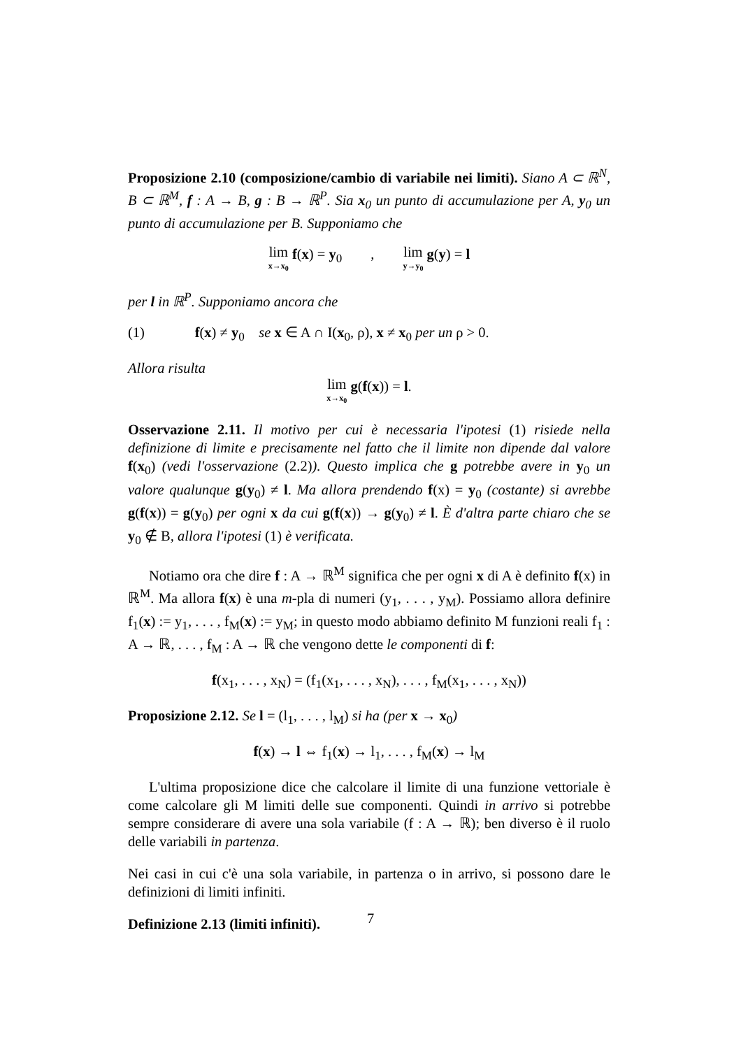Proposizione 2.10 (composizione/cambio di variabile nei limiti). Siano A ⊂ ℝ<sup>N</sup>, B ⊂ ℝ<sup>M</sup>, f : A → B, g : B → ℝ<sup>P</sup>. Sia x<sub>0</sub> un punto di accumulazione per A, y<sub>0</sub> un punto di accumulazione per B. Supponiamo che
lim x→x<sub>0</sub> f(x) = y<sub>0</sub> , lim y→y<sub>0</sub> g(y) = l
per l in ℝ<sup>P</sup>. Supponiamo ancora che
(1) f(x) ≠ y<sub>0</sub> se x ∈ A ∩ I(x<sub>0</sub>, ρ), x ≠ x<sub>0</sub> per un ρ > 0.
Allora risulta
lim x→x<sub>0</sub> g(f(x)) = l.
Osservazione 2.11. Il motivo per cui è necessaria l'ipotesi (1) risiede nella definizione di limite e precisamente nel fatto che il limite non dipende dal valore f(x<sub>0</sub>) (vedi l'osservazione (2.2)). Questo implica che g potrebbe avere in y<sub>0</sub> un valore qualunque g(y<sub>0</sub>) ≠ l. Ma allora prendendo f(x) = y<sub>0</sub> (costante) si avrebbe g(f(x)) = g(y<sub>0</sub>) per ogni x da cui g(f(x)) → g(y<sub>0</sub>) ≠ l. È d'altra parte chiaro che se y<sub>0</sub> ∉ B, allora l'ipotesi (1) è verificata.
Notiamo ora che dire f : A → ℝ<sup>M</sup> significa che per ogni x di A è definito f(x) in ℝ<sup>M</sup>. Ma allora f(x) è una m-pla di numeri (y<sub>1</sub>, . . . , y<sub>M</sub>). Possiamo allora definire f<sub>1</sub>(x) := y<sub>1</sub>, . . . , f<sub>M</sub>(x) := y<sub>M</sub>; in questo modo abbiamo definito M funzioni reali f<sub>1</sub> : A → ℝ, . . . , f<sub>M</sub> : A → ℝ che vengono dette le componenti di f:
f(x<sub>1</sub>, . . . , x<sub>N</sub>) = (f<sub>1</sub>(x<sub>1</sub>, . . . , x<sub>N</sub>), . . . , f<sub>M</sub>(x<sub>1</sub>, . . . , x<sub>N</sub>))
Proposizione 2.12. Se l = (l<sub>1</sub>, . . . , l<sub>M</sub>) si ha (per x → x<sub>0</sub>)
f(x) → l ⇔ f<sub>1</sub>(x) → l<sub>1</sub>, . . . , f<sub>M</sub>(x) → l<sub>M</sub>
L'ultima proposizione dice che calcolare il limite di una funzione vettoriale è come calcolare gli M limiti delle sue componenti. Quindi in arrivo si potrebbe sempre considerare di avere una sola variabile (f : A → ℝ); ben diverso è il ruolo delle variabili in partenza.
Nei casi in cui c'è una sola variabile, in partenza o in arrivo, si possono dare le definizioni di limiti infiniti.
Definizione 2.13 (limiti infiniti).
7